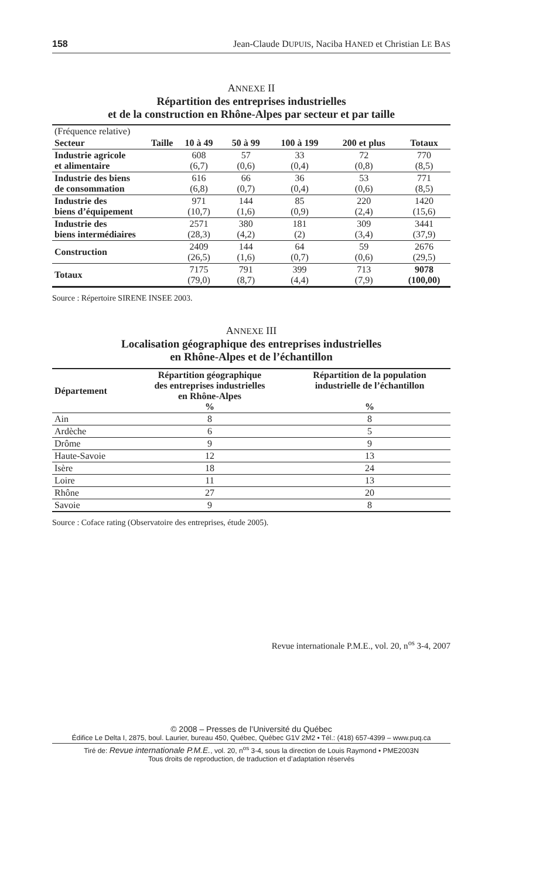158 Jean-Claude DUPUIS, Naciba HANED et Christian LE BAS
ANNEXE II
Répartition des entreprises industrielles
et de la construction en Rhône-Alpes par secteur et par taille
| (Fréquence relative) | | | | | |
| Secteur Taille | 10 à 49 | 50 à 99 | 100 à 199 | 200 et plus | Totaux |
| Industrie agricole et alimentaire | 608 (6,7) | 57 (0,6) | 33 (0,4) | 72 (0,8) | 770 (8,5) |
| Industrie des biens de consommation | 616 (6,8) | 66 (0,7) | 36 (0,4) | 53 (0,6) | 771 (8,5) |
| Industrie des biens d’équipement | 971 (10,7) | 144 (1,6) | 85 (0,9) | 220 (2,4) | 1420 (15,6) |
| Industrie des biens intermédiaires | 2571 (28,3) | 380 (4,2) | 181 (2) | 309 (3,4) | 3441 (37,9) |
| Construction | 2409 (26,5) | 144 (1,6) | 64 (0,7) | 59 (0,6) | 2676 (29,5) |
| Totaux | 7175 (79,0) | 791 (8,7) | 399 (4,4) | 713 (7,9) | 9078 (100,00) |
Source : Répertoire SIRENE INSEE 2003.
ANNEXE III
Localisation géographique des entreprises industrielles
en Rhône-Alpes et de l’échantillon
| Département | Répartition géographique des entreprises industrielles en Rhône-Alpes % | Répartition de la population industrielle de l’échantillon % |
| --- | --- | --- |
| Ain | 8 | 8 |
| Ardèche | 6 | 5 |
| Drôme | 9 | 9 |
| Haute-Savoie | 12 | 13 |
| Isère | 18 | 24 |
| Loire | 11 | 13 |
| Rhône | 27 | 20 |
| Savoie | 9 | 8 |
Source : Coface rating (Observatoire des entreprises, étude 2005).
Revue internationale P.M.E., vol. 20, n<sup>os</sup> 3-4, 2007
© 2008 – Presses de l’Université du Québec
Édifice Le Delta I, 2875, boul. Laurier, bureau 450, Québec, Québec G1V 2M2 • Tél.: (418) 657-4399 – www.puq.ca
Tiré de: Revue internationale P.M.E., vol. 20, n<sup>os</sup> 3-4, sous la direction de Louis Raymond • PME2003N
Tous droits de reproduction, de traduction et d’adaptation réservés